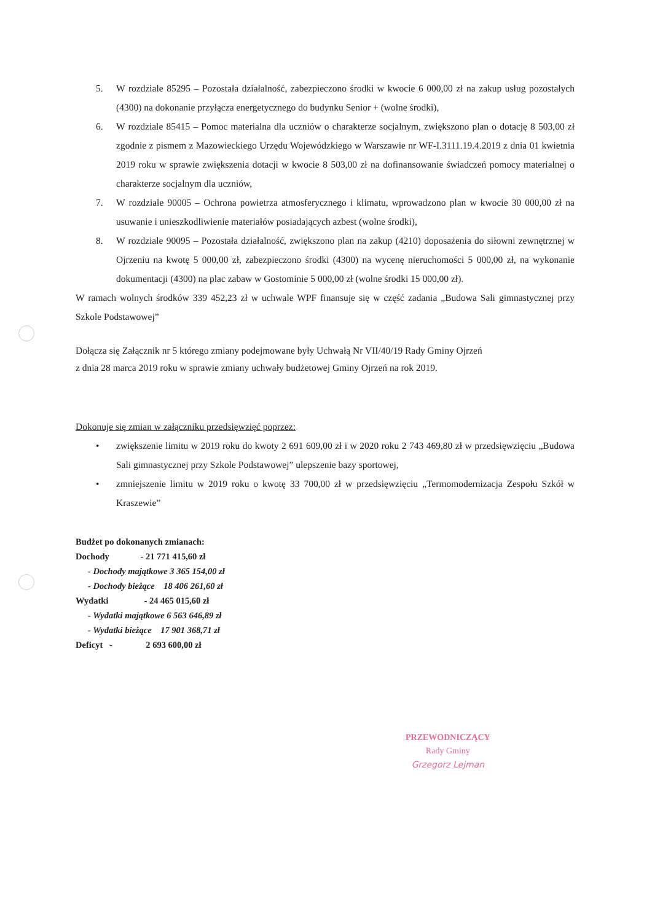5. W rozdziale 85295 – Pozostała działalność, zabezpieczono środki w kwocie 6 000,00 zł na zakup usług pozostałych (4300) na dokonanie przyłącza energetycznego do budynku Senior + (wolne środki),
6. W rozdziale 85415 – Pomoc materialna dla uczniów o charakterze socjalnym, zwiększono plan o dotację 8 503,00 zł zgodnie z pismem z Mazowieckiego Urzędu Wojewódzkiego w Warszawie nr WF-I.3111.19.4.2019 z dnia 01 kwietnia 2019 roku w sprawie zwiększenia dotacji w kwocie 8 503,00 zł na dofinansowanie świadczeń pomocy materialnej o charakterze socjalnym dla uczniów,
7. W rozdziale 90005 – Ochrona powietrza atmosferycznego i klimatu, wprowadzono plan w kwocie 30 000,00 zł na usuwanie i unieszkodliwienie materiałów posiadających azbest (wolne środki),
8. W rozdziale 90095 – Pozostała działalność, zwiększono plan na zakup (4210) doposażenia do siłowni zewnętrznej w Ojrzeniu na kwotę 5 000,00 zł, zabezpieczono środki (4300) na wycenę nieruchomości 5 000,00 zł, na wykonanie dokumentacji (4300) na plac zabaw w Gostominie 5 000,00 zł (wolne środki 15 000,00 zł).
W ramach wolnych środków 339 452,23 zł w uchwale WPF finansuje się w część zadania „Budowa Sali gimnastycznej przy Szkole Podstawowej”
Dołącza się Załącznik nr 5 którego zmiany podejmowane były Uchwałą Nr VII/40/19 Rady Gminy Ojrzeń
z dnia 28 marca 2019 roku w sprawie zmiany uchwały budżetowej Gminy Ojrzeń na rok 2019.
Dokonuje się zmian w załączniku przedsięwzięć poprzez:
• zwiększenie limitu w 2019 roku do kwoty 2 691 609,00 zł i w 2020 roku 2 743 469,80 zł w przedsięwzięciu „Budowa Sali gimnastycznej przy Szkole Podstawowej” ulepszenie bazy sportowej,
• zmniejszenie limitu w 2019 roku o kwotę 33 700,00 zł w przedsięwzięciu „Termomodernizacja Zespołu Szkół w Kraszewie”
Budżet po dokonanych zmianach:
Dochody - 21 771 415,60 zł
- Dochody majątkowe 3 365 154,00 zł
- Dochody bieżące 18 406 261,60 zł
Wydatki - 24 465 015,60 zł
- Wydatki majątkowe 6 563 646,89 zł
- Wydatki bieżące 17 901 368,71 zł
Deficyt - 2 693 600,00 zł
PRZEWODNICZĄCY
Rady Gminy
Grzegorz Lejman